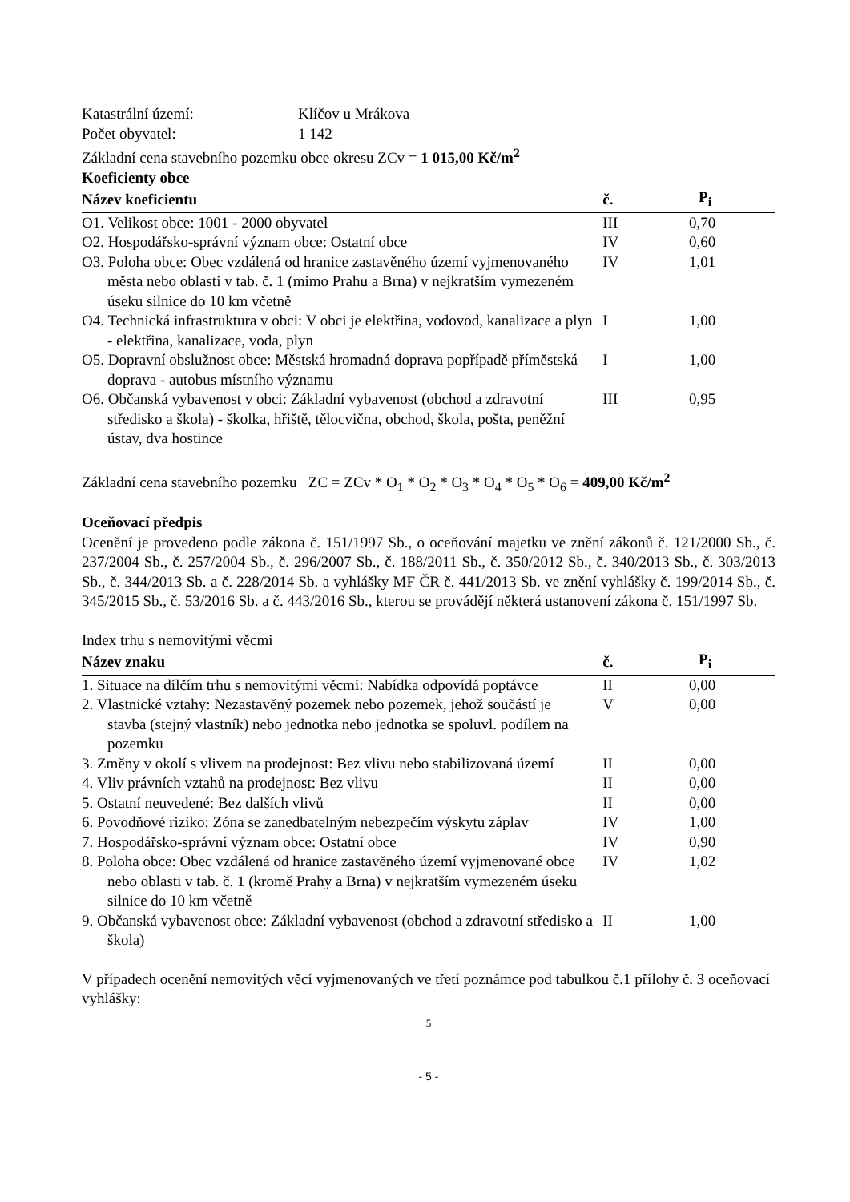Katastrální území: Klíčov u Mrákova
Počet obyvatel: 1 142
Základní cena stavebního pozemku obce okresu ZCv = 1 015,00 Kč/m<sup>2</sup>
Koeficienty obce
| Název koeficientu | č. | P<sub>i</sub> |
| --- | --- | --- |
| O1. Velikost obce: 1001 - 2000 obyvatel | III | 0,70 |
| O2. Hospodářsko-správní význam obce: Ostatní obce | IV | 0,60 |
| O3. Poloha obce: Obec vzdálená od hranice zastavěného území vyjmenovaného města nebo oblasti v tab. č. 1 (mimo Prahu a Brna) v nejkratším vymezeném úseku silnice do 10 km včetně | IV | 1,01 |
| O4. Technická infrastruktura v obci: V obci je elektřina, vodovod, kanalizace a plyn - elektřina, kanalizace, voda, plyn | I | 1,00 |
| O5. Dopravní obslužnost obce: Městská hromadná doprava popřípadě příměstská doprava - autobus místního významu | I | 1,00 |
| O6. Občanská vybavenost v obci: Základní vybavenost (obchod a zdravotní středisko a škola) - školka, hřiště, tělocvična, obchod, škola, pošta, peněžní ústav, dva hostince | III | 0,95 |
Základní cena stavebního pozemku ZC = ZCv * O<sub>1</sub> * O<sub>2</sub> * O<sub>3</sub> * O<sub>4</sub> * O<sub>5</sub> * O<sub>6</sub> = 409,00 Kč/m<sup>2</sup>
Oceňovací předpis
Ocenění je provedeno podle zákona č. 151/1997 Sb., o oceňování majetku ve znění zákonů č. 121/2000 Sb., č. 237/2004 Sb., č. 257/2004 Sb., č. 296/2007 Sb., č. 188/2011 Sb., č. 350/2012 Sb., č. 340/2013 Sb., č. 303/2013 Sb., č. 344/2013 Sb. a č. 228/2014 Sb. a vyhlášky MF ČR č. 441/2013 Sb. ve znění vyhlášky č. 199/2014 Sb., č. 345/2015 Sb., č. 53/2016 Sb. a č. 443/2016 Sb., kterou se provádějí některá ustanovení zákona č. 151/1997 Sb.
Index trhu s nemovitými věcmi
| Název znaku | č. | P<sub>i</sub> |
| --- | --- | --- |
| 1. Situace na dílčím trhu s nemovitými věcmi: Nabídka odpovídá poptávce | II | 0,00 |
| 2. Vlastnické vztahy: Nezastavěný pozemek nebo pozemek, jehož součástí je stavba (stejný vlastník) nebo jednotka nebo jednotka se spoluvl. podílem na pozemku | V | 0,00 |
| 3. Změny v okolí s vlivem na prodejnost: Bez vlivu nebo stabilizovaná území | II | 0,00 |
| 4. Vliv právních vztahů na prodejnost: Bez vlivu | II | 0,00 |
| 5. Ostatní neuvedené: Bez dalších vlivů | II | 0,00 |
| 6. Povodňové riziko: Zóna se zanedbatelným nebezpečím výskytu záplav | IV | 1,00 |
| 7. Hospodářsko-správní význam obce: Ostatní obce | IV | 0,90 |
| 8. Poloha obce: Obec vzdálená od hranice zastavěného území vyjmenované obce nebo oblasti v tab. č. 1 (kromě Prahy a Brna) v nejkratším vymezeném úseku silnice do 10 km včetně | IV | 1,02 |
| 9. Občanská vybavenost obce: Základní vybavenost (obchod a zdravotní středisko a škola) | II | 1,00 |
V případech ocenění nemovitých věcí vyjmenovaných ve třetí poznámce pod tabulkou č.1 přílohy č. 3 oceňovací vyhlášky:
5
- 5 -